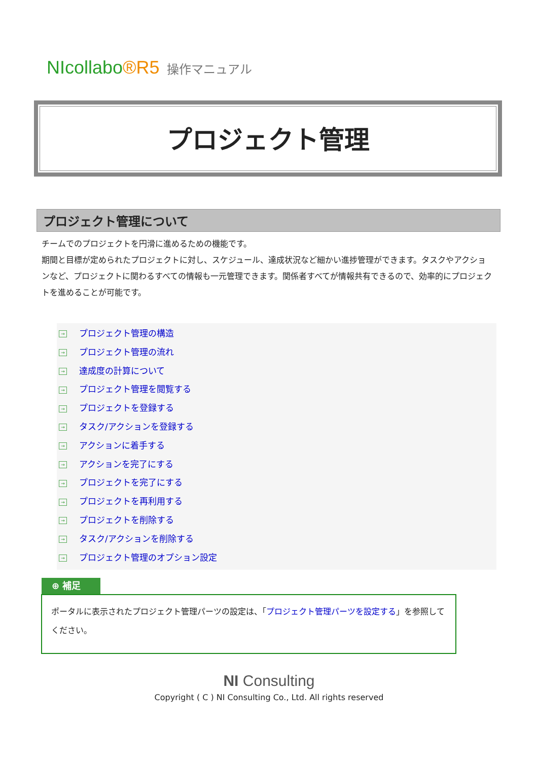NIcollabo®R5 操作マニュアル
プロジェクト管理
プロジェクト管理について
チームでのプロジェクトを円滑に進めるための機能です。
期間と目標が定められたプロジェクトに対し、スケジュール、達成状況など細かい進捗管理ができます。タスクやアクションなど、プロジェクトに関わるすべての情報も一元管理できます。関係者すべてが情報共有できるので、効率的にプロジェクトを進めることが可能です。
→ プロジェクト管理の構造
→ プロジェクト管理の流れ
→ 達成度の計算について
→ プロジェクト管理を閲覧する
→ プロジェクトを登録する
→ タスク/アクションを登録する
→ アクションに着手する
→ アクションを完了にする
→ プロジェクトを完了にする
→ プロジェクトを再利用する
→ プロジェクトを削除する
→ タスク/アクションを削除する
→ プロジェクト管理のオプション設定
⊕ 補足
ポータルに表示されたプロジェクト管理パーツの設定は、「プロジェクト管理パーツを設定する」を参照してください。
NI Consulting
Copyright ( C ) NI Consulting Co., Ltd. All rights reserved